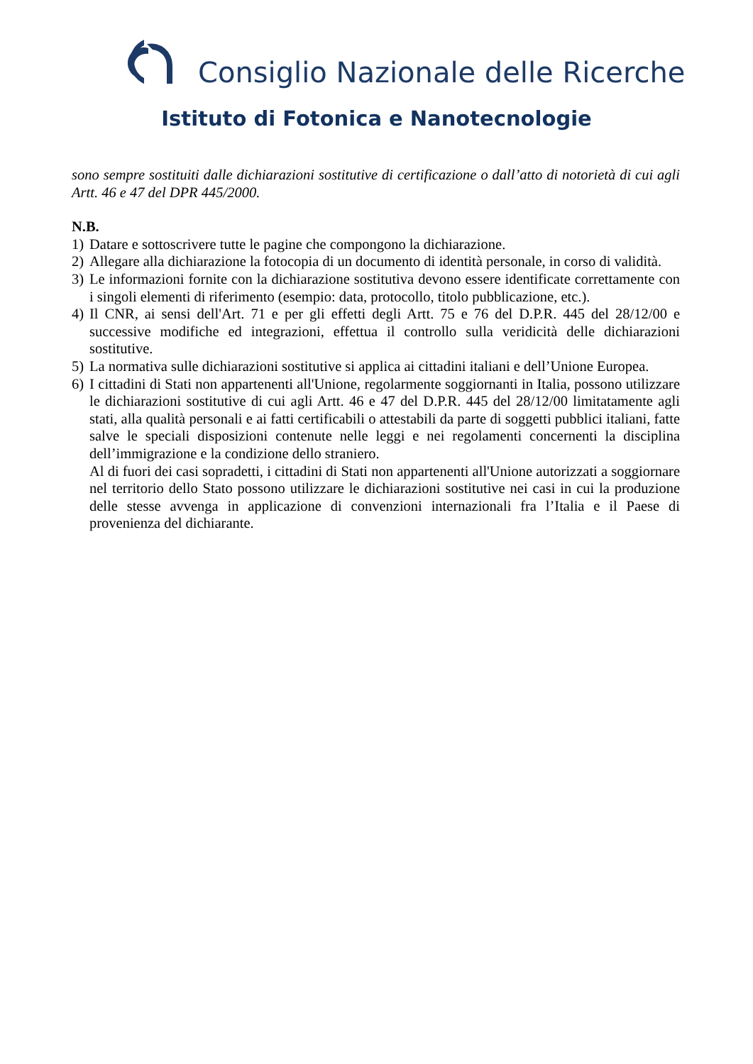Consiglio Nazionale delle Ricerche
Istituto di Fotonica e Nanotecnologie
sono sempre sostituiti dalle dichiarazioni sostitutive di certificazione o dall’atto di notorietà di cui agli Artt. 46 e 47 del DPR 445/2000.
N.B.
1) Datare e sottoscrivere tutte le pagine che compongono la dichiarazione.
2) Allegare alla dichiarazione la fotocopia di un documento di identità personale, in corso di validità.
3) Le informazioni fornite con la dichiarazione sostitutiva devono essere identificate correttamente con i singoli elementi di riferimento (esempio: data, protocollo, titolo pubblicazione, etc.).
4) Il CNR, ai sensi dell'Art. 71 e per gli effetti degli Artt. 75 e 76 del D.P.R. 445 del 28/12/00 e successive modifiche ed integrazioni, effettua il controllo sulla veridicità delle dichiarazioni sostitutive.
5) La normativa sulle dichiarazioni sostitutive si applica ai cittadini italiani e dell’Unione Europea.
6) I cittadini di Stati non appartenenti all'Unione, regolarmente soggiornanti in Italia, possono utilizzare le dichiarazioni sostitutive di cui agli Artt. 46 e 47 del D.P.R. 445 del 28/12/00 limitatamente agli stati, alla qualità personali e ai fatti certificabili o attestabili da parte di soggetti pubblici italiani, fatte salve le speciali disposizioni contenute nelle leggi e nei regolamenti concernenti la disciplina dell’immigrazione e la condizione dello straniero.
Al di fuori dei casi sopradetti, i cittadini di Stati non appartenenti all'Unione autorizzati a soggiornare nel territorio dello Stato possono utilizzare le dichiarazioni sostitutive nei casi in cui la produzione delle stesse avvenga in applicazione di convenzioni internazionali fra l’Italia e il Paese di provenienza del dichiarante.